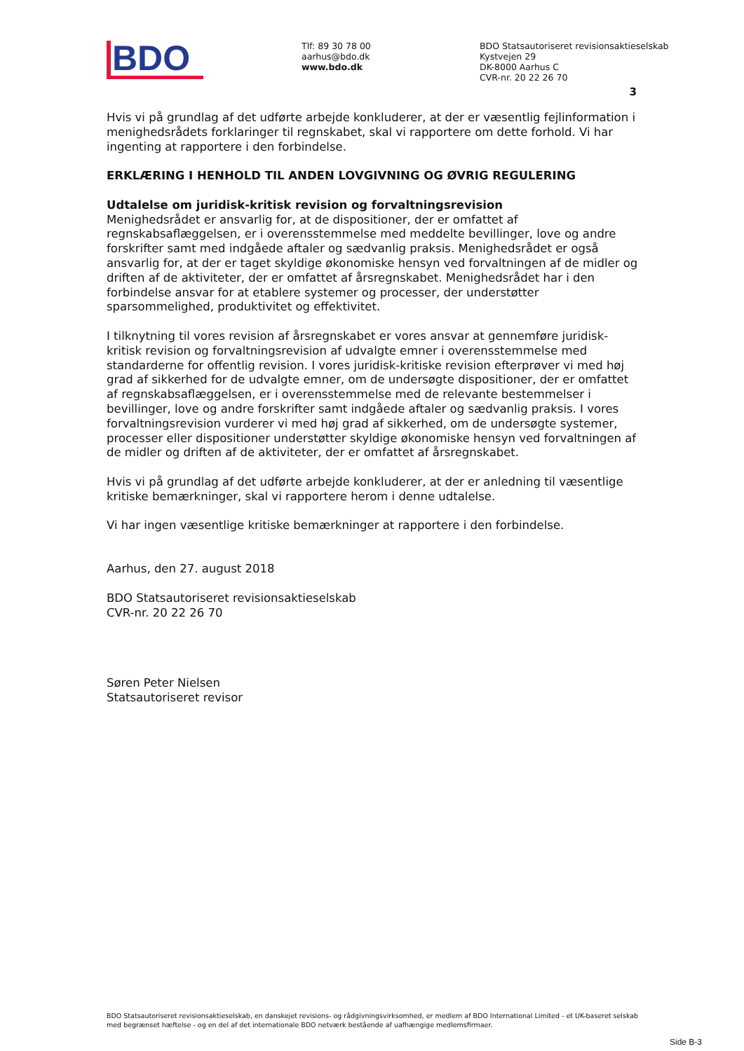BDO
Tlf: 89 30 78 00
aarhus@bdo.dk
www.bdo.dk
BDO Statsautoriseret revisionsaktieselskab
Kystvejen 29
DK-8000 Aarhus C
CVR-nr. 20 22 26 70
3
Hvis vi på grundlag af det udførte arbejde konkluderer, at der er væsentlig fejlinformation i menighedsrådets forklaringer til regnskabet, skal vi rapportere om dette forhold. Vi har ingenting at rapportere i den forbindelse.
ERKLÆRING I HENHOLD TIL ANDEN LOVGIVNING OG ØVRIG REGULERING
Udtalelse om juridisk-kritisk revision og forvaltningsrevision
Menighedsrådet er ansvarlig for, at de dispositioner, der er omfattet af regnskabsaflæggelsen, er i overensstemmelse med meddelte bevillinger, love og andre forskrifter samt med indgåede aftaler og sædvanlig praksis. Menighedsrådet er også ansvarlig for, at der er taget skyldige økonomiske hensyn ved forvaltningen af de midler og driften af de aktiviteter, der er omfattet af årsregnskabet. Menighedsrådet har i den forbindelse ansvar for at etablere systemer og processer, der understøtter sparsommelighed, produktivitet og effektivitet.
I tilknytning til vores revision af årsregnskabet er vores ansvar at gennemføre juridisk-kritisk revision og forvaltningsrevision af udvalgte emner i overensstemmelse med standarderne for offentlig revision. I vores juridisk-kritiske revision efterprøver vi med høj grad af sikkerhed for de udvalgte emner, om de undersøgte dispositioner, der er omfattet af regnskabsaflæggelsen, er i overensstemmelse med de relevante bestemmelser i bevillinger, love og andre forskrifter samt indgåede aftaler og sædvanlig praksis. I vores forvaltningsrevision vurderer vi med høj grad af sikkerhed, om de undersøgte systemer, processer eller dispositioner understøtter skyldige økonomiske hensyn ved forvaltningen af de midler og driften af de aktiviteter, der er omfattet af årsregnskabet.
Hvis vi på grundlag af det udførte arbejde konkluderer, at der er anledning til væsentlige kritiske bemærkninger, skal vi rapportere herom i denne udtalelse.
Vi har ingen væsentlige kritiske bemærkninger at rapportere i den forbindelse.
Aarhus, den 27. august 2018
BDO Statsautoriseret revisionsaktieselskab
CVR-nr. 20 22 26 70
Søren Peter Nielsen
Statsautoriseret revisor
BDO Statsautoriseret revisionsaktieselskab, en danskejet revisions- og rådgivningsvirksomhed, er medlem af BDO International Limited - et UK-baseret selskab med begrænset hæftelse - og en del af det internationale BDO netværk bestående af uafhængige medlemsfirmaer.
Side B-3